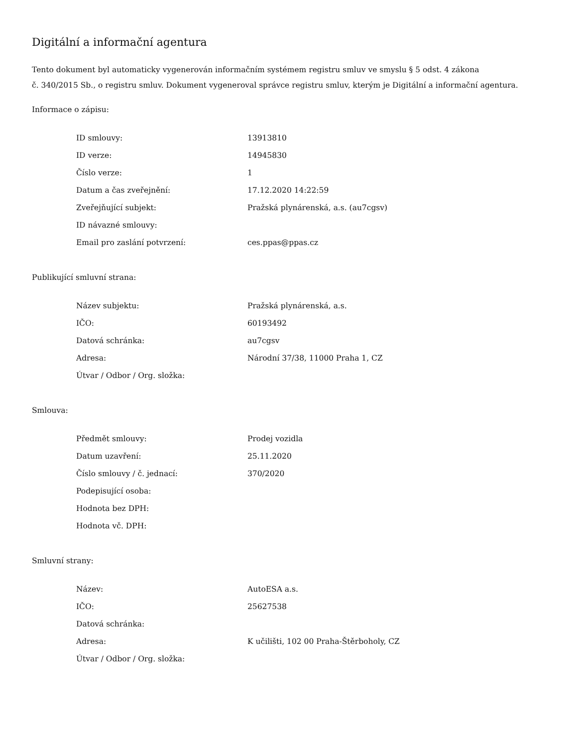Digitální a informační agentura
Tento dokument byl automaticky vygenerován informačním systémem registru smluv ve smyslu § 5 odst. 4 zákona
č. 340/2015 Sb., o registru smluv. Dokument vygeneroval správce registru smluv, kterým je Digitální a informační agentura.
Informace o zápisu:
| ID smlouvy: | 13913810 |
| ID verze: | 14945830 |
| Číslo verze: | 1 |
| Datum a čas zveřejnění: | 17.12.2020 14:22:59 |
| Zveřejňující subjekt: | Pražská plynárenská, a.s. (au7cgsv) |
| ID návazné smlouvy: | |
| Email pro zaslání potvrzení: | ces.ppas@ppas.cz |
Publikující smluvní strana:
| Název subjektu: | Pražská plynárenská, a.s. |
| IČO: | 60193492 |
| Datová schránka: | au7cgsv |
| Adresa: | Národní 37/38, 11000 Praha 1, CZ |
| Útvar / Odbor / Org. složka: | |
Smlouva:
| Předmět smlouvy: | Prodej vozidla |
| Datum uzavření: | 25.11.2020 |
| Číslo smlouvy / č. jednací: | 370/2020 |
| Podepisující osoba: | |
| Hodnota bez DPH: | |
| Hodnota vč. DPH: | |
Smluvní strany:
| Název: | AutoESA a.s. |
| IČO: | 25627538 |
| Datová schránka: | |
| Adresa: | K učilišti, 102 00 Praha-Štěrboholy, CZ |
| Útvar / Odbor / Org. složka: | |